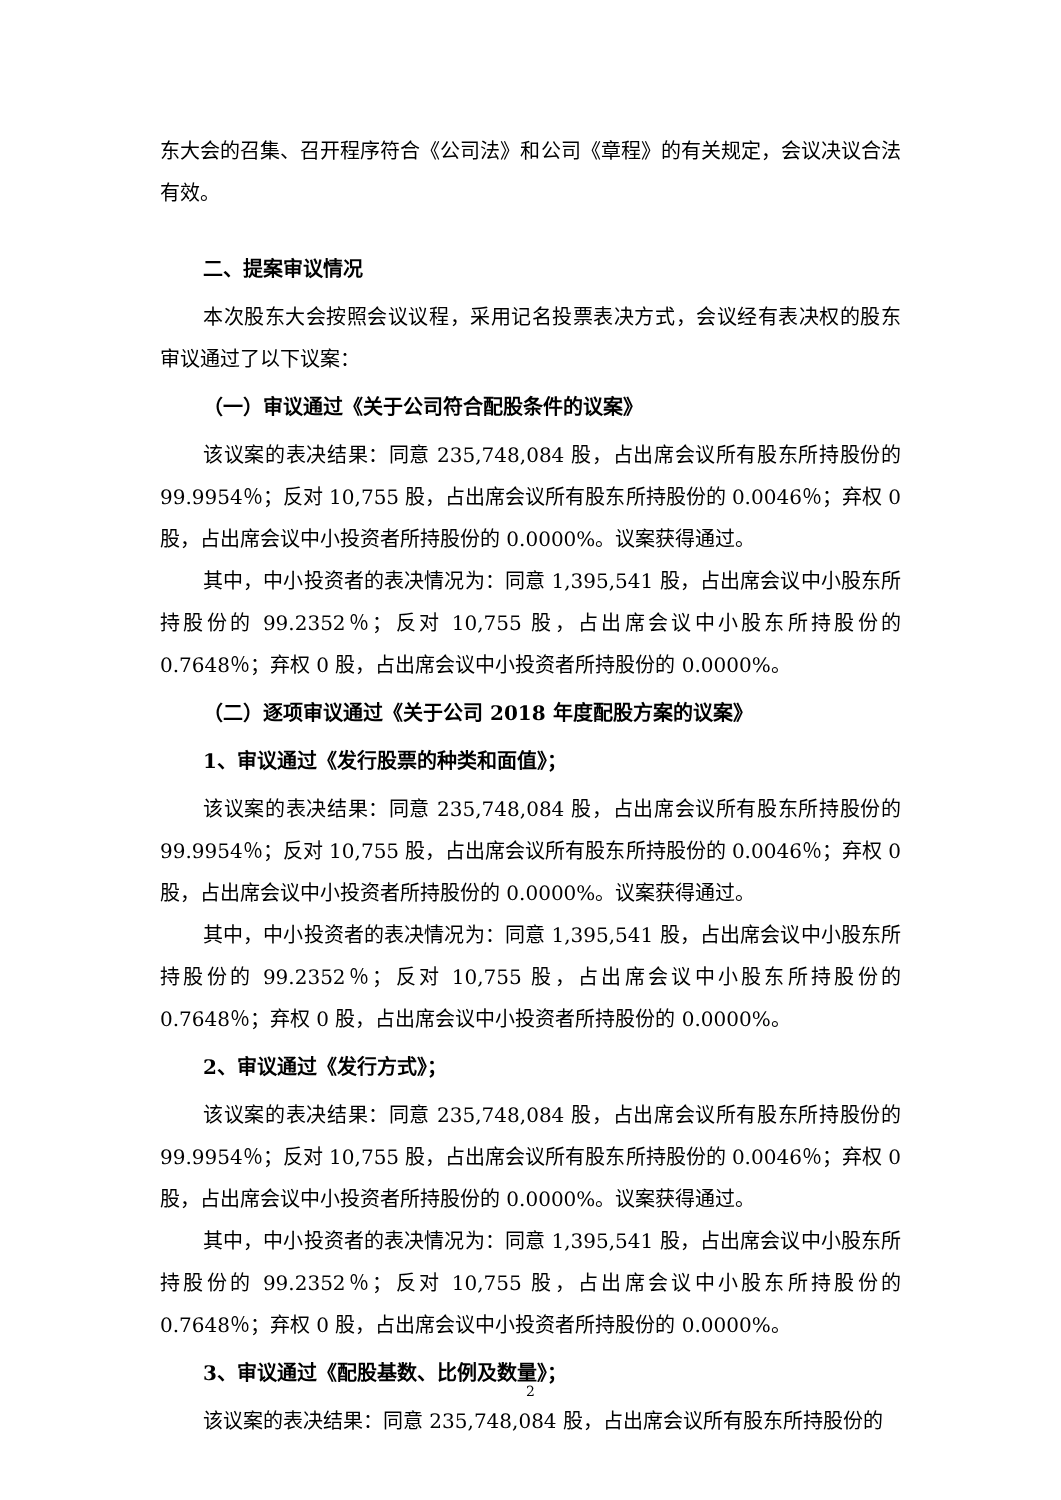东大会的召集、召开程序符合《公司法》和公司《章程》的有关规定，会议决议合法有效。
二、提案审议情况
本次股东大会按照会议议程，采用记名投票表决方式，会议经有表决权的股东审议通过了以下议案：
（一）审议通过《关于公司符合配股条件的议案》
该议案的表决结果：同意 235,748,084 股，占出席会议所有股东所持股份的 99.9954％；反对 10,755 股，占出席会议所有股东所持股份的 0.0046％；弃权 0 股，占出席会议中小投资者所持股份的 0.0000%。议案获得通过。
其中，中小投资者的表决情况为：同意 1,395,541 股，占出席会议中小股东所持股份的 99.2352％；反对 10,755 股，占出席会议中小股东所持股份的 0.7648％；弃权 0 股，占出席会议中小投资者所持股份的 0.0000%。
（二）逐项审议通过《关于公司 2018 年度配股方案的议案》
1、审议通过《发行股票的种类和面值》；
该议案的表决结果：同意 235,748,084 股，占出席会议所有股东所持股份的 99.9954％；反对 10,755 股，占出席会议所有股东所持股份的 0.0046％；弃权 0 股，占出席会议中小投资者所持股份的 0.0000%。议案获得通过。
其中，中小投资者的表决情况为：同意 1,395,541 股，占出席会议中小股东所持股份的 99.2352％；反对 10,755 股，占出席会议中小股东所持股份的 0.7648％；弃权 0 股，占出席会议中小投资者所持股份的 0.0000%。
2、审议通过《发行方式》；
该议案的表决结果：同意 235,748,084 股，占出席会议所有股东所持股份的 99.9954％；反对 10,755 股，占出席会议所有股东所持股份的 0.0046％；弃权 0 股，占出席会议中小投资者所持股份的 0.0000%。议案获得通过。
其中，中小投资者的表决情况为：同意 1,395,541 股，占出席会议中小股东所持股份的 99.2352％；反对 10,755 股，占出席会议中小股东所持股份的 0.7648％；弃权 0 股，占出席会议中小投资者所持股份的 0.0000%。
3、审议通过《配股基数、比例及数量》；
该议案的表决结果：同意 235,748,084 股，占出席会议所有股东所持股份的
2